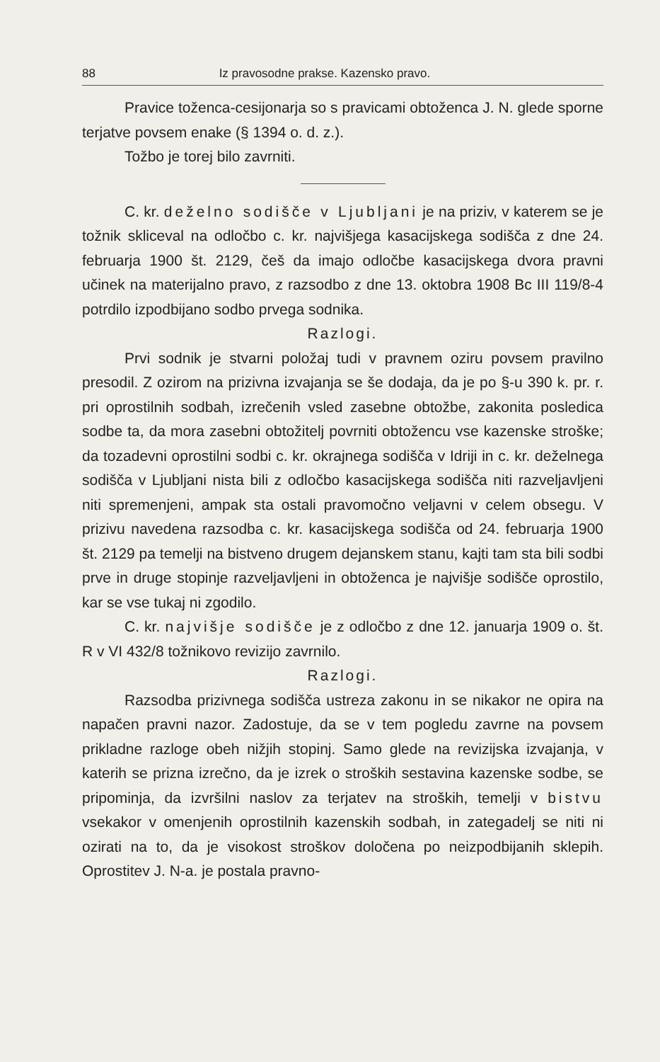88 Iz pravosodne prakse. Kazensko pravo.
Pravice toženca-cesijonarja so s pravicami obtoženca J. N. glede sporne terjatve povsem enake (§ 1394 o. d. z.).
Tožbo je torej bilo zavrniti.
C. kr. deželno sodišče v Ljubljani je na priziv, v katerem se je tožnik skliceval na odločbo c. kr. najvišjega kasacijskega sodišča z dne 24. februarja 1900 št. 2129, češ da imajo odločbe kasacijskega dvora pravni učinek na materijalno pravo, z razsodbo z dne 13. oktobra 1908 Bc III 119/8-4 potrdilo izpodbijano sodbo prvega sodnika.
Razlogi.
Prvi sodnik je stvarni položaj tudi v pravnem oziru povsem pravilno presodil. Z ozirom na prizivna izvajanja se še dodaja, da je po §-u 390 k. pr. r. pri oprostilnih sodbah, izrečenih vsled zasebne obtožbe, zakonita posledica sodbe ta, da mora zasebni obtožitelj povrniti obtožencu vse kazenske stroške; da tozadevni oprostilni sodbi c. kr. okrajnega sodišča v Idriji in c. kr. deželnega sodišča v Ljubljani nista bili z odločbo kasacijskega sodišča niti razveljavljeni niti spremenjeni, ampak sta ostali pravomočno veljavni v celem obsegu. V prizivu navedena razsodba c. kr. kasacijskega sodišča od 24. februarja 1900 št. 2129 pa temelji na bistveno drugem dejanskem stanu, kajti tam sta bili sodbi prve in druge stopinje razveljavljeni in obtoženca je najvišje sodišče oprostilo, kar se vse tukaj ni zgodilo.
C. kr. najvišje sodišče je z odločbo z dne 12. januarja 1909 o. št. R v VI 432/8 tožnikovo revizijo zavrnilo.
Razlogi.
Razsodba prizivnega sodišča ustreza zakonu in se nikakor ne opira na napačen pravni nazor. Zadostuje, da se v tem pogledu zavrne na povsem prikladne razloge obeh nižjih stopinj. Samo glede na revizijska izvajanja, v katerih se prizna izrečno, da je izrek o stroških sestavina kazenske sodbe, se pripominja, da izvršilni naslov za terjatev na stroških, temelji v bistvu vsekakor v omenjenih oprostilnih kazenskih sodbah, in zategadelj se niti ni ozirati na to, da je visokost stroškov določena po neizpodbijanih sklepih. Oprostitev J. N-a. je postala pravno-